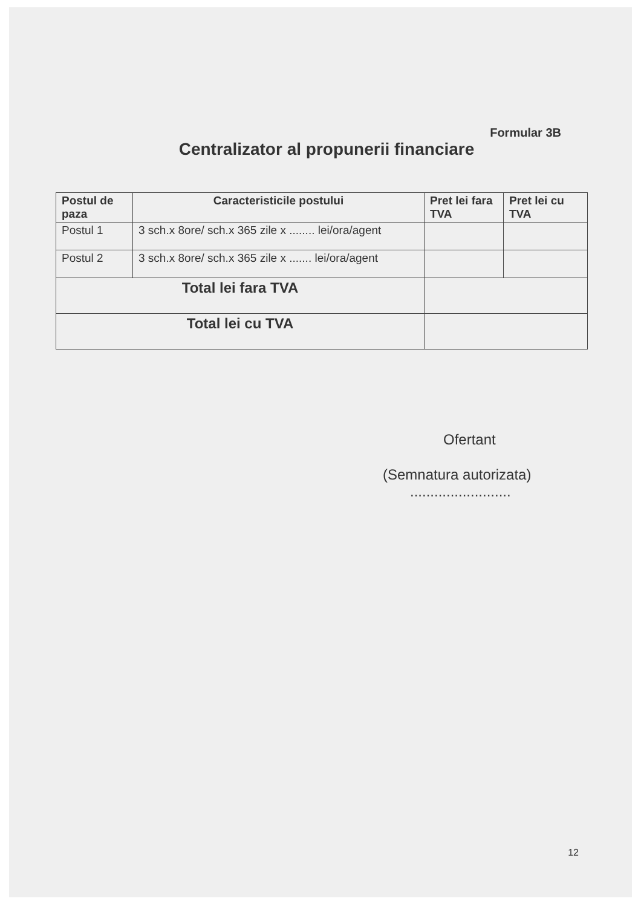Formular 3B
Centralizator al propunerii financiare
| Postul de paza | Caracteristicile postului | Pret lei fara TVA | Pret lei cu TVA |
| --- | --- | --- | --- |
| Postul 1 | 3 sch.x 8ore/ sch.x 365 zile x ........ lei/ora/agent | | |
| Postul 2 | 3 sch.x 8ore/ sch.x 365 zile x ....... lei/ora/agent | | |
| Total lei fara TVA | | | |
| Total lei cu TVA | | | |
Ofertant
(Semnatura autorizata)
.........................
12